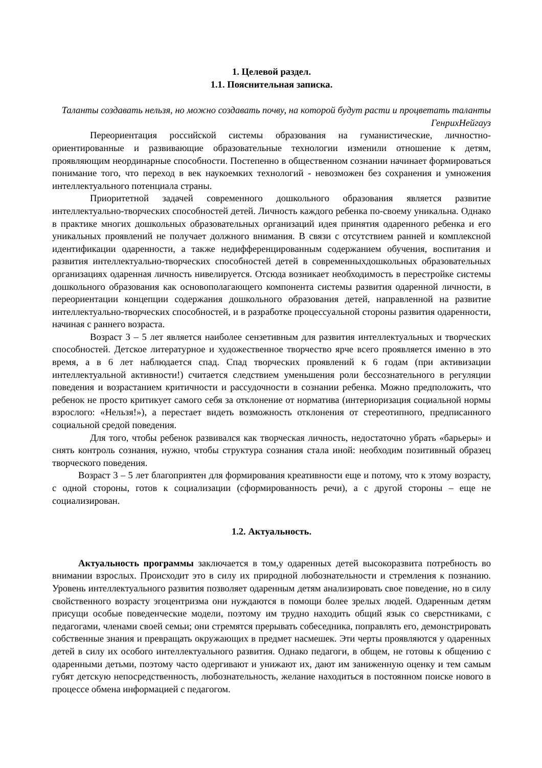1. Целевой раздел.
1.1. Пояснительная записка.
Таланты создавать нельзя, но можно создавать почву, на которой будут расти и процветать таланты ГенрихНейгауз
Переориентация российской системы образования на гуманистические, личностно-ориентированные и развивающие образовательные технологии изменили отношение к детям, проявляющим неординарные способности. Постепенно в общественном сознании начинает формироваться понимание того, что переход в век наукоемких технологий - невозможен без сохранения и умножения интеллектуального потенциала страны.
Приоритетной задачей современного дошкольного образования является развитие интеллектуально-творческих способностей детей. Личность каждого ребенка по-своему уникальна. Однако в практике многих дошкольных образовательных организаций идея принятия одаренного ребенка и его уникальных проявлений не получает должного внимания. В связи с отсутствием ранней и комплексной идентификации одаренности, а также недифференцированным содержанием обучения, воспитания и развития интеллектуально-творческих способностей детей в современныхдошкольных образовательных организациях одаренная личность нивелируется. Отсюда возникает необходимость в перестройке системы дошкольного образования как основополагающего компонента системы развития одаренной личности, в переориентации концепции содержания дошкольного образования детей, направленной на развитие интеллектуально-творческих способностей, и в разработке процессуальной стороны развития одаренности, начиная с раннего возраста.
Возраст 3 – 5 лет является наиболее сензетивным для развития интеллектуальных и творческих способностей. Детское литературное и художественное творчество ярче всего проявляется именно в это время, а в 6 лет наблюдается спад. Спад творческих проявлений к 6 годам (при активизации интеллектуальной активности!) считается следствием уменьшения роли бессознательного в регуляции поведения и возрастанием критичности и рассудочности в сознании ребенка. Можно предположить, что ребенок не просто критикует самого себя за отклонение от норматива (интериоризация социальной нормы взрослого: «Нельзя!»), а перестает видеть возможность отклонения от стереотипного, предписанного социальной средой поведения.
Для того, чтобы ребенок развивался как творческая личность, недостаточно убрать «барьеры» и снять контроль сознания, нужно, чтобы структура сознания стала иной: необходим позитивный образец творческого поведения.
Возраст 3 – 5 лет благоприятен для формирования креативности еще и потому, что к этому возрасту, с одной стороны, готов к социализации (сформированность речи), а с другой стороны – еще не социализирован.
1.2. Актуальность.
Актуальность программы заключается в том,у одаренных детей высокоразвита потребность во внимании взрослых. Происходит это в силу их природной любознательности и стремления к познанию. Уровень интеллектуального развития позволяет одаренным детям анализировать свое поведение, но в силу свойственного возрасту эгоцентризма они нуждаются в помощи более зрелых людей. Одаренным детям присущи особые поведенческие модели, поэтому им трудно находить общий язык со сверстниками, с педагогами, членами своей семьи; они стремятся прерывать собеседника, поправлять его, демонстрировать собственные знания и превращать окружающих в предмет насмешек. Эти черты проявляются у одаренных детей в силу их особого интеллектуального развития. Однако педагоги, в общем, не готовы к общению с одаренными детьми, поэтому часто одергивают и унижают их, дают им заниженную оценку и тем самым губят детскую непосредственность, любознательность, желание находиться в постоянном поиске нового в процессе обмена информацией с педагогом.